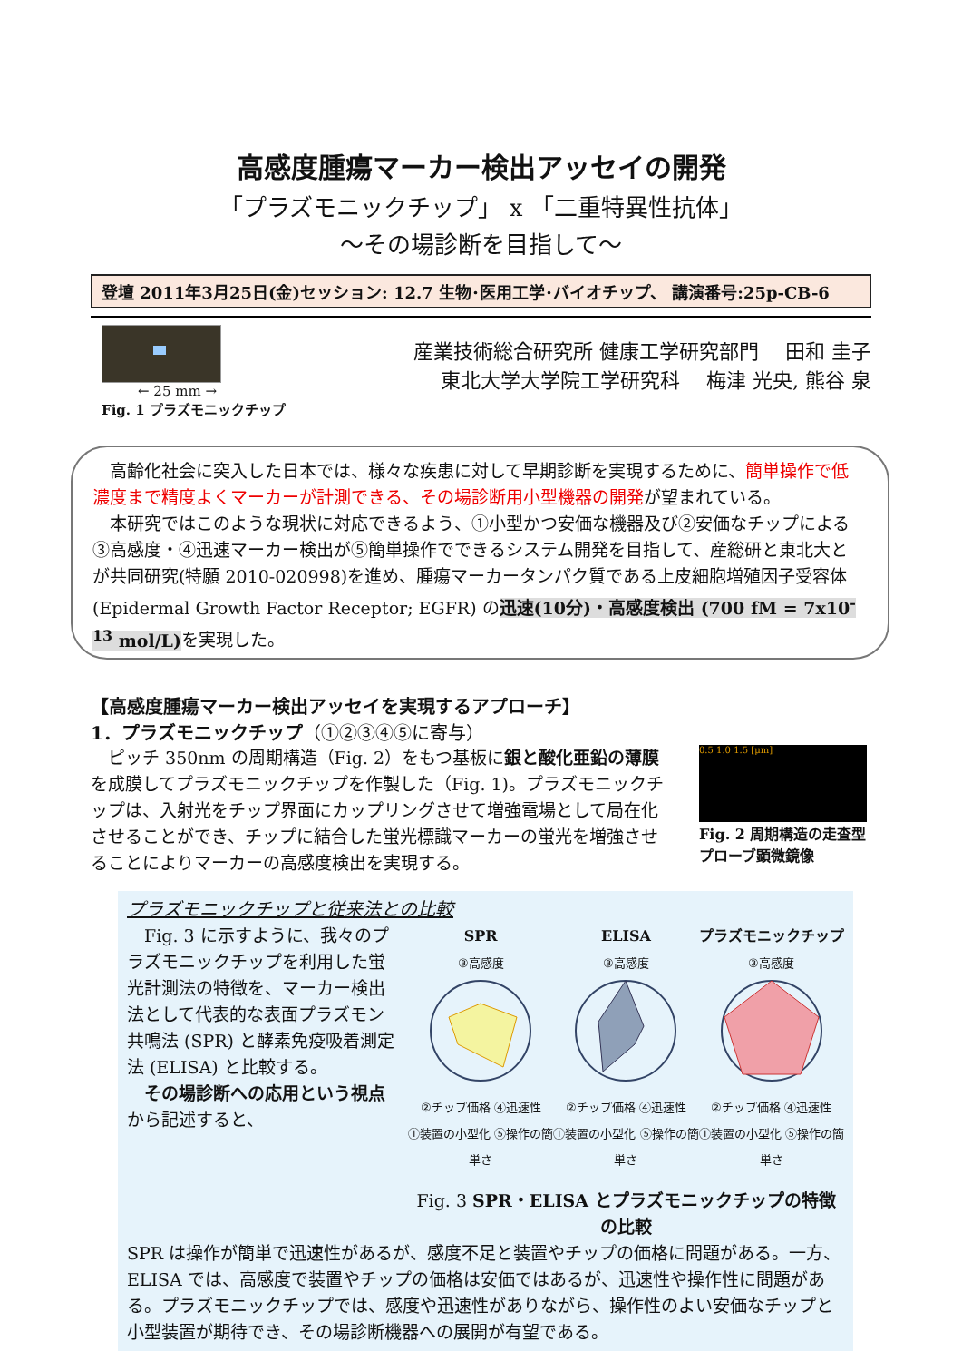高感度腫瘍マーカー検出アッセイの開発
「プラズモニックチップ」 x 「二重特異性抗体」
～その場診断を目指して～
登壇 2011年3月25日(金)セッション: 12.7 生物･医用工学･バイオチップ、 講演番号:25p-CB-6
← 25 mm →
Fig. 1 プラズモニックチップ
産業技術総合研究所 健康工学研究部門　 田和 圭子
東北大学大学院工学研究科　 梅津 光央, 熊谷 泉
高齢化社会に突入した日本では、様々な疾患に対して早期診断を実現するために、簡単操作で低濃度まで精度よくマーカーが計測できる、その場診断用小型機器の開発が望まれている。
本研究ではこのような現状に対応できるよう、①小型かつ安価な機器及び②安価なチップによる③高感度・④迅速マーカー検出が⑤簡単操作でできるシステム開発を目指して、産総研と東北大とが共同研究(特願 2010-020998)を進め、腫瘍マーカータンパク質である上皮細胞増殖因子受容体 (Epidermal Growth Factor Receptor; EGFR) の迅速(10分)・高感度検出 (700 fM = 7x10<sup>-13</sup> mol/L) を実現した。
【高感度腫瘍マーカー検出アッセイを実現するアプローチ】
1．プラズモニックチップ（①②③④⑤に寄与）
ピッチ 350nm の周期構造（Fig. 2）をもつ基板に銀と酸化亜鉛の薄膜を成膜してプラズモニックチップを作製した（Fig. 1)。プラズモニックチップは、入射光をチップ界面にカップリングさせて増強電場として局在化させることができ、チップに結合した蛍光標識マーカーの蛍光を増強させることによりマーカーの高感度検出を実現する。
0.5 1.0 1.5 [μm]
Fig. 2 周期構造の走査型プローブ顕微鏡像
プラズモニックチップと従来法との比較
Fig. 3 に示すように、我々のプラズモニックチップを利用した蛍光計測法の特徴を、マーカー検出法として代表的な表面プラズモン共鳴法 (SPR) と酵素免疫吸着測定法 (ELISA) と比較する。
その場診断への応用という視点から記述すると、
SPR
③高感度
②チップ価格 ④迅速性
①装置の小型化 ⑤操作の簡単さ
ELISA
③高感度
②チップ価格 ④迅速性
①装置の小型化 ⑤操作の簡単さ
プラズモニックチップ
③高感度
②チップ価格 ④迅速性
①装置の小型化 ⑤操作の簡単さ
Fig. 3 SPR・ELISA とプラズモニックチップの特徴の比較
SPR は操作が簡単で迅速性があるが、感度不足と装置やチップの価格に問題がある。一方、ELISA では、高感度で装置やチップの価格は安価ではあるが、迅速性や操作性に問題がある。プラズモニックチップでは、感度や迅速性がありながら、操作性のよい安価なチップと小型装置が期待でき、その場診断機器への展開が有望である。